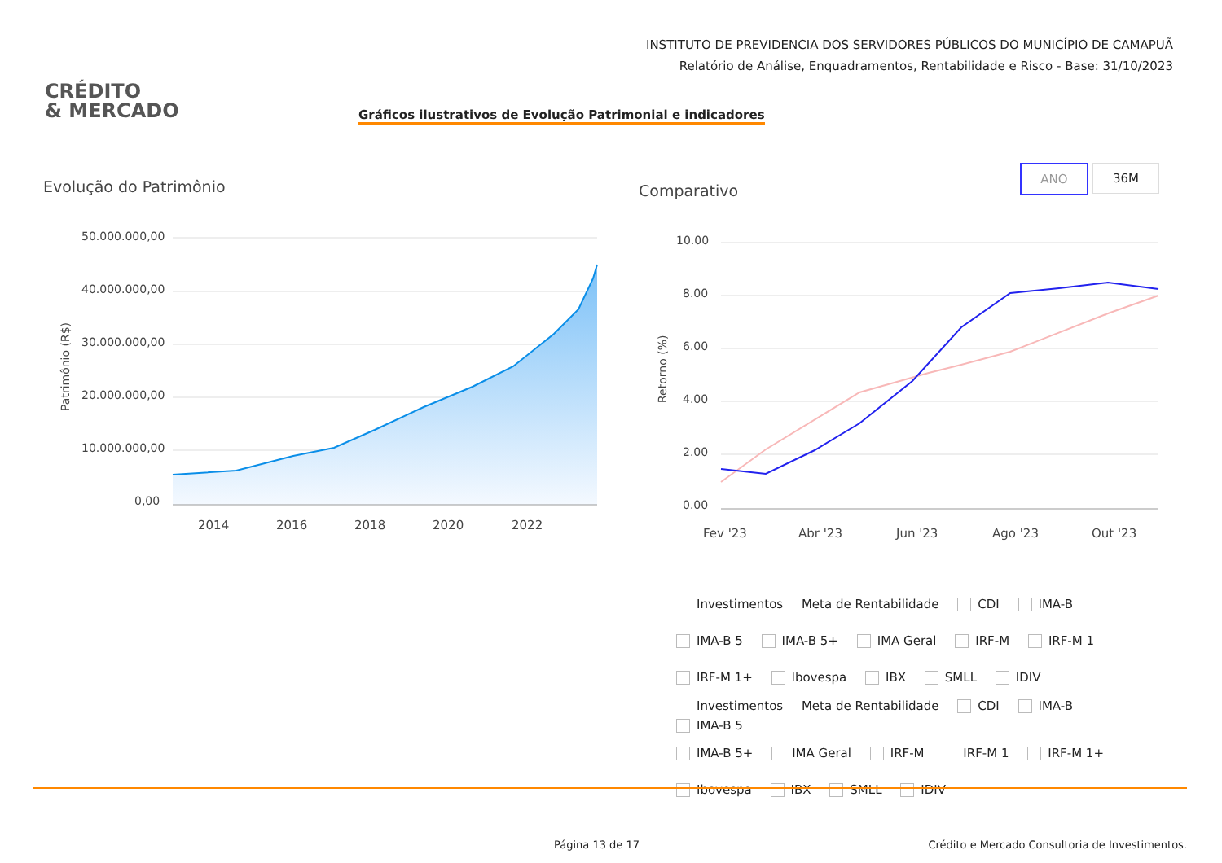INSTITUTO DE PREVIDENCIA DOS SERVIDORES PÚBLICOS DO MUNICÍPIO DE CAMAPUÃ
Relatório de Análise, Enquadramentos, Rentabilidade e Risco - Base: 31/10/2023
CRÉDITO
& MERCADO
Gráficos ilustrativos de Evolução Patrimonial e indicadores
Evolução do Patrimônio Comparativo
ANO 36M
50.000.000,00
40.000.000,00
30.000.000,00
20.000.000,00
10.000.000,00
0,00
Patrimônio (R$)
2014
2016
2018
2020
2022
10.00
8.00
6.00
4.00
2.00
0.00
Retorno (%)
Fev '23
Abr '23
Jun '23
Ago '23
Out '23
Investimentos Meta de Rentabilidade CDI IMA-B
IMA-B 5 IMA-B 5+ IMA Geral IRF-M IRF-M 1
IRF-M 1+ Ibovespa IBX SMLL IDIV
Investimentos Meta de Rentabilidade CDI IMA-B
IMA-B 5
IMA-B 5+ IMA Geral IRF-M IRF-M 1 IRF-M 1+
Ibovespa IBX SMLL IDIV
Página 13 de 17
Crédito e Mercado Consultoria de Investimentos.